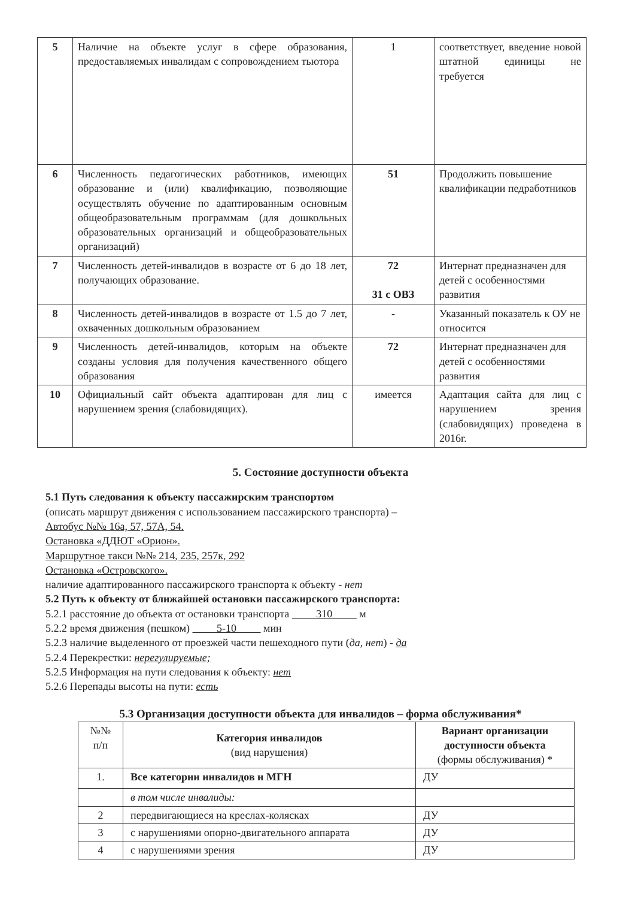| 5 | Наличие на объекте услуг в сфере образования, предоставляемых инвалидам с сопровождением тьютора | 1 | соответствует, введение новой штатной единицы не требуется |
| 6 | Численность педагогических работников, имеющих образование и (или) квалификацию, позволяющие осуществлять обучение по адаптированным основным общеобразовательным программам (для дошкольных образовательных организаций и общеобразовательных организаций) | 51 | Продолжить повышение квалификации педработников |
| 7 | Численность детей-инвалидов в возрасте от 6 до 18 лет, получающих образование. | 72 31 с ОВЗ | Интернат предназначен для детей с особенностями развития |
| 8 | Численность детей-инвалидов в возрасте от 1.5 до 7 лет, охваченных дошкольным образованием | - | Указанный показатель к ОУ не относится |
| 9 | Численность детей-инвалидов, которым на объекте созданы условия для получения качественного общего образования | 72 | Интернат предназначен для детей с особенностями развития |
| 10 | Официальный сайт объекта адаптирован для лиц с нарушением зрения (слабовидящих). | имеется | Адаптация сайта для лиц с нарушением зрения (слабовидящих) проведена в 2016г. |
5. Состояние доступности объекта
5.1 Путь следования к объекту пассажирским транспортом
(описать маршрут движения с использованием пассажирского транспорта) –
Автобус №№ 16а, 57, 57А, 54.
Остановка «ДДЮТ «Орион».
Маршрутное такси №№ 214, 235, 257к, 292
Остановка «Островского».
наличие адаптированного пассажирского транспорта к объекту - нет
5.2 Путь к объекту от ближайшей остановки пассажирского транспорта:
5.2.1 расстояние до объекта от остановки транспорта 310 м
5.2.2 время движения (пешком) 5-10 мин
5.2.3 наличие выделенного от проезжей части пешеходного пути (да, нет) - да
5.2.4 Перекрестки: нерегулируемые;
5.2.5 Информация на пути следования к объекту: нет
5.2.6 Перепады высоты на пути: есть
5.3 Организация доступности объекта для инвалидов – форма обслуживания*
| №№ п/п | Категория инвалидов (вид нарушения) | Вариант организации доступности объекта (формы обслуживания) * |
| --- | --- | --- |
| 1. | Все категории инвалидов и МГН | ДУ |
| | в том числе инвалиды: | |
| 2 | передвигающиеся на креслах-колясках | ДУ |
| 3 | с нарушениями опорно-двигательного аппарата | ДУ |
| 4 | с нарушениями зрения | ДУ |